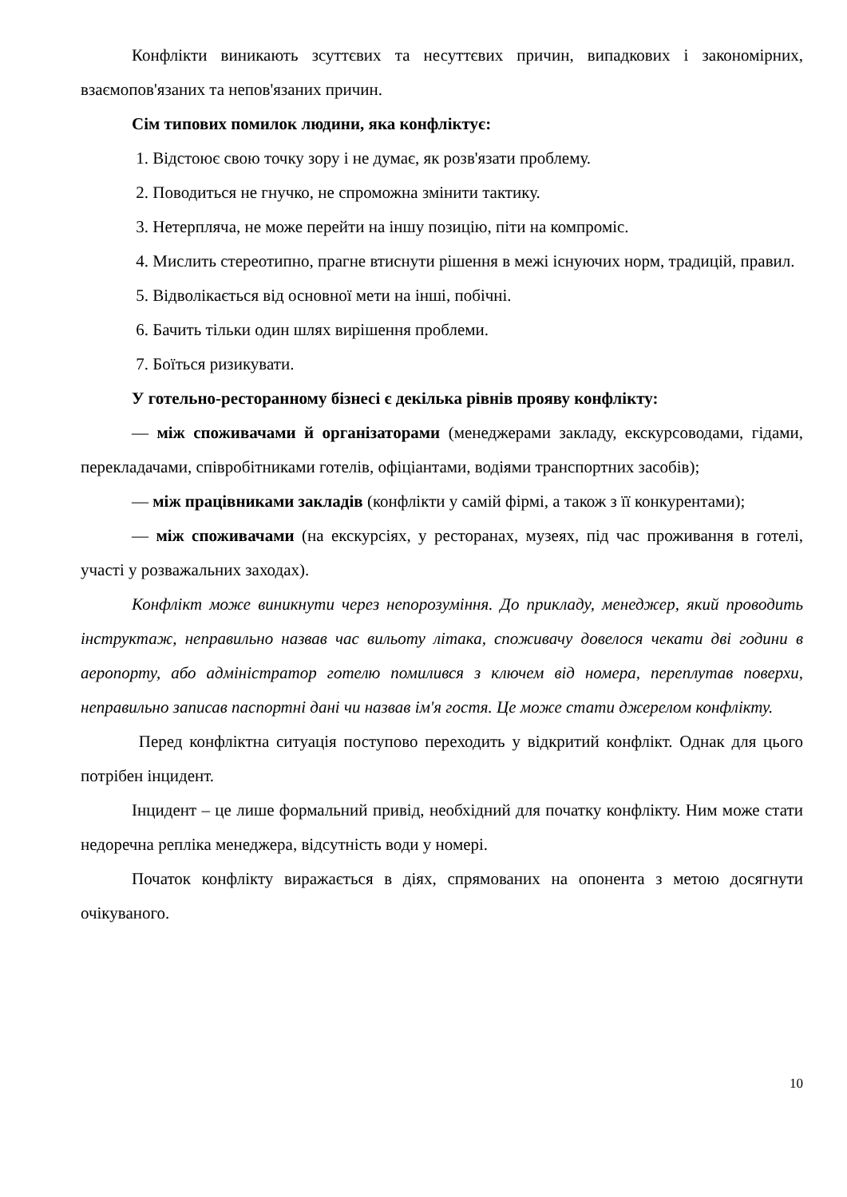Конфлікти виникають зсуттєвих та несуттєвих причин, випадкових і закономірних, взаємопов'язаних та непов'язаних причин.
Сім типових помилок людини, яка конфліктує:
1. Відстоює свою точку зору і не думає, як розв'язати проблему.
2. Поводиться не гнучко, не спроможна змінити тактику.
3. Нетерпляча, не може перейти на іншу позицію, піти на компроміс.
4. Мислить стереотипно, прагне втиснути рішення в межі існуючих норм, традицій, правил.
5. Відволікається від основної мети на інші, побічні.
6. Бачить тільки один шлях вирішення проблеми.
7. Боїться ризикувати.
У готельно-ресторанному бізнесі є декілька рівнів прояву конфлікту:
— між споживачами й організаторами (менеджерами закладу, екскурсоводами, гідами, перекладачами, співробітниками готелів, офіціантами, водіями транспортних засобів);
— між працівниками закладів (конфлікти у самій фірмі, а також з її конкурентами);
— між споживачами (на екскурсіях, у ресторанах, музеях, під час проживання в готелі, участі у розважальних заходах).
Конфлікт може виникнути через непорозуміння. До прикладу, менеджер, який проводить інструктаж, неправильно назвав час вильоту літака, споживачу довелося чекати дві години в аеропорту, або адміністратор готелю помилився з ключем від номера, переплутав поверхи, неправильно записав паспортні дані чи назвав ім'я гостя. Це може стати джерелом конфлікту.
Перед конфліктна ситуація поступово переходить у відкритий конфлікт. Однак для цього потрібен інцидент.
Інцидент – це лише формальний привід, необхідний для початку конфлікту. Ним може стати недоречна репліка менеджера, відсутність води у номері.
Початок конфлікту виражається в діях, спрямованих на опонента з метою досягнути очікуваного.
10